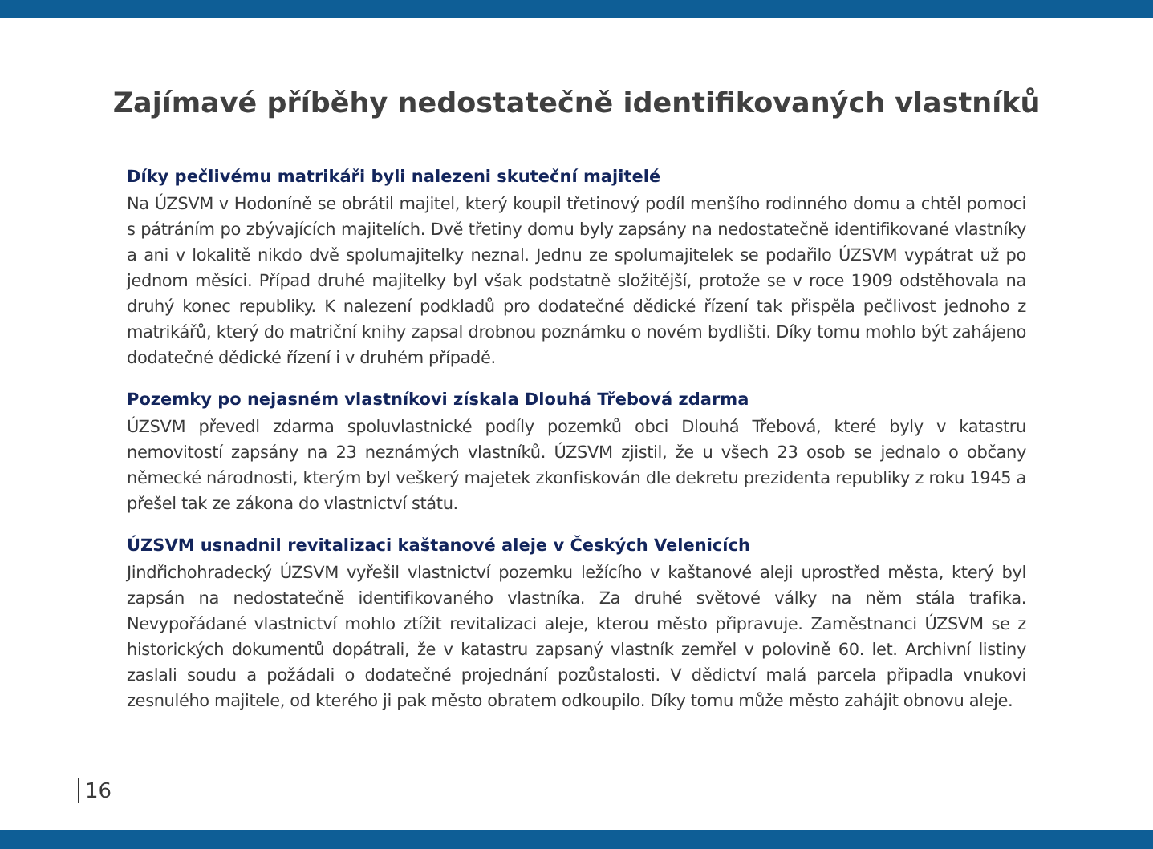Zajímavé příběhy nedostatečně identifikovaných vlastníků
Díky pečlivému matrikáři byli nalezeni skuteční majitelé
Na ÚZSVM v Hodoníně se obrátil majitel, který koupil třetinový podíl menšího rodinného domu a chtěl pomoci s pátráním po zbývajících majitelích. Dvě třetiny domu byly zapsány na nedostatečně identifikované vlastníky a ani v lokalitě nikdo dvě spolumajitelky neznal. Jednu ze spolumajitelek se podařilo ÚZSVM vypátrat už po jednom měsíci. Případ druhé majitelky byl však podstatně složitější, protože se v roce 1909 odstěhovala na druhý konec republiky. K nalezení podkladů pro dodatečné dědické řízení tak přispěla pečlivost jednoho z matrikářů, který do matriční knihy zapsal drobnou poznámku o novém bydlišti. Díky tomu mohlo být zahájeno dodatečné dědické řízení i v druhém případě.
Pozemky po nejasném vlastníkovi získala Dlouhá Třebová zdarma
ÚZSVM převedl zdarma spoluvlastnické podíly pozemků obci Dlouhá Třebová, které byly v katastru nemovitostí zapsány na 23 neznámých vlastníků. ÚZSVM zjistil, že u všech 23 osob se jednalo o občany německé národnosti, kterým byl veškerý majetek zkonfiskován dle dekretu prezidenta republiky z roku 1945 a přešel tak ze zákona do vlastnictví státu.
ÚZSVM usnadnil revitalizaci kaštanové aleje v Českých Velenicích
Jindřichohradecký ÚZSVM vyřešil vlastnictví pozemku ležícího v kaštanové aleji uprostřed města, který byl zapsán na nedostatečně identifikovaného vlastníka. Za druhé světové války na něm stála trafika. Nevypořádané vlastnictví mohlo ztížit revitalizaci aleje, kterou město připravuje. Zaměstnanci ÚZSVM se z historických dokumentů dopátrali, že v katastru zapsaný vlastník zemřel v polovině 60. let. Archivní listiny zaslali soudu a požádali o dodatečné projednání pozůstalosti. V dědictví malá parcela připadla vnukovi zesnulého majitele, od kterého ji pak město obratem odkoupilo. Díky tomu může město zahájit obnovu aleje.
16